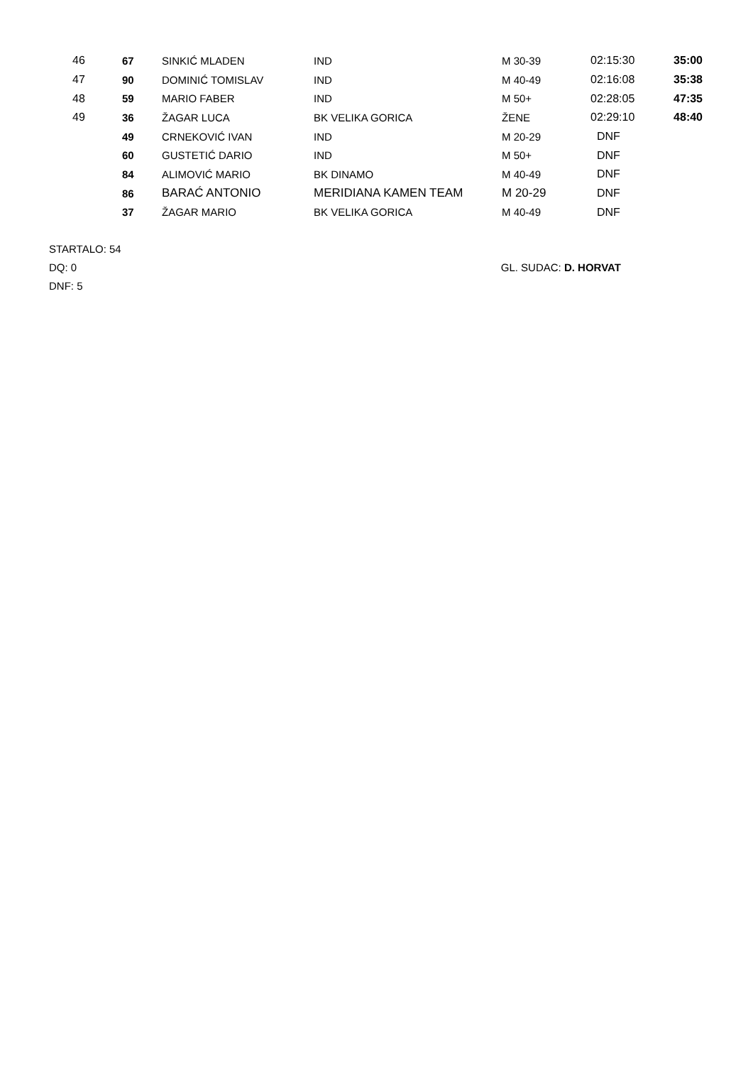| 46 | 67 | SINKIĆ MLADEN | IND | M 30-39 | 02:15:30 | 35:00 |
| 47 | 90 | DOMINIĆ TOMISLAV | IND | M 40-49 | 02:16:08 | 35:38 |
| 48 | 59 | MARIO FABER | IND | M 50+ | 02:28:05 | 47:35 |
| 49 | 36 | ŽAGAR LUCA | BK VELIKA GORICA | ŽENE | 02:29:10 | 48:40 |
| | 49 | CRNEKOVIĆ IVAN | IND | M 20-29 | DNF | |
| | 60 | GUSTETIĆ DARIO | IND | M 50+ | DNF | |
| | 84 | ALIMOVIĆ MARIO | BK DINAMO | M 40-49 | DNF | |
| | 86 | BARAĆ ANTONIO | MERIDIANA KAMEN TEAM | M 20-29 | DNF | |
| | 37 | ŽAGAR MARIO | BK VELIKA GORICA | M 40-49 | DNF | |
STARTALO: 54
DQ: 0
DNF: 5
GL. SUDAC: D. HORVAT